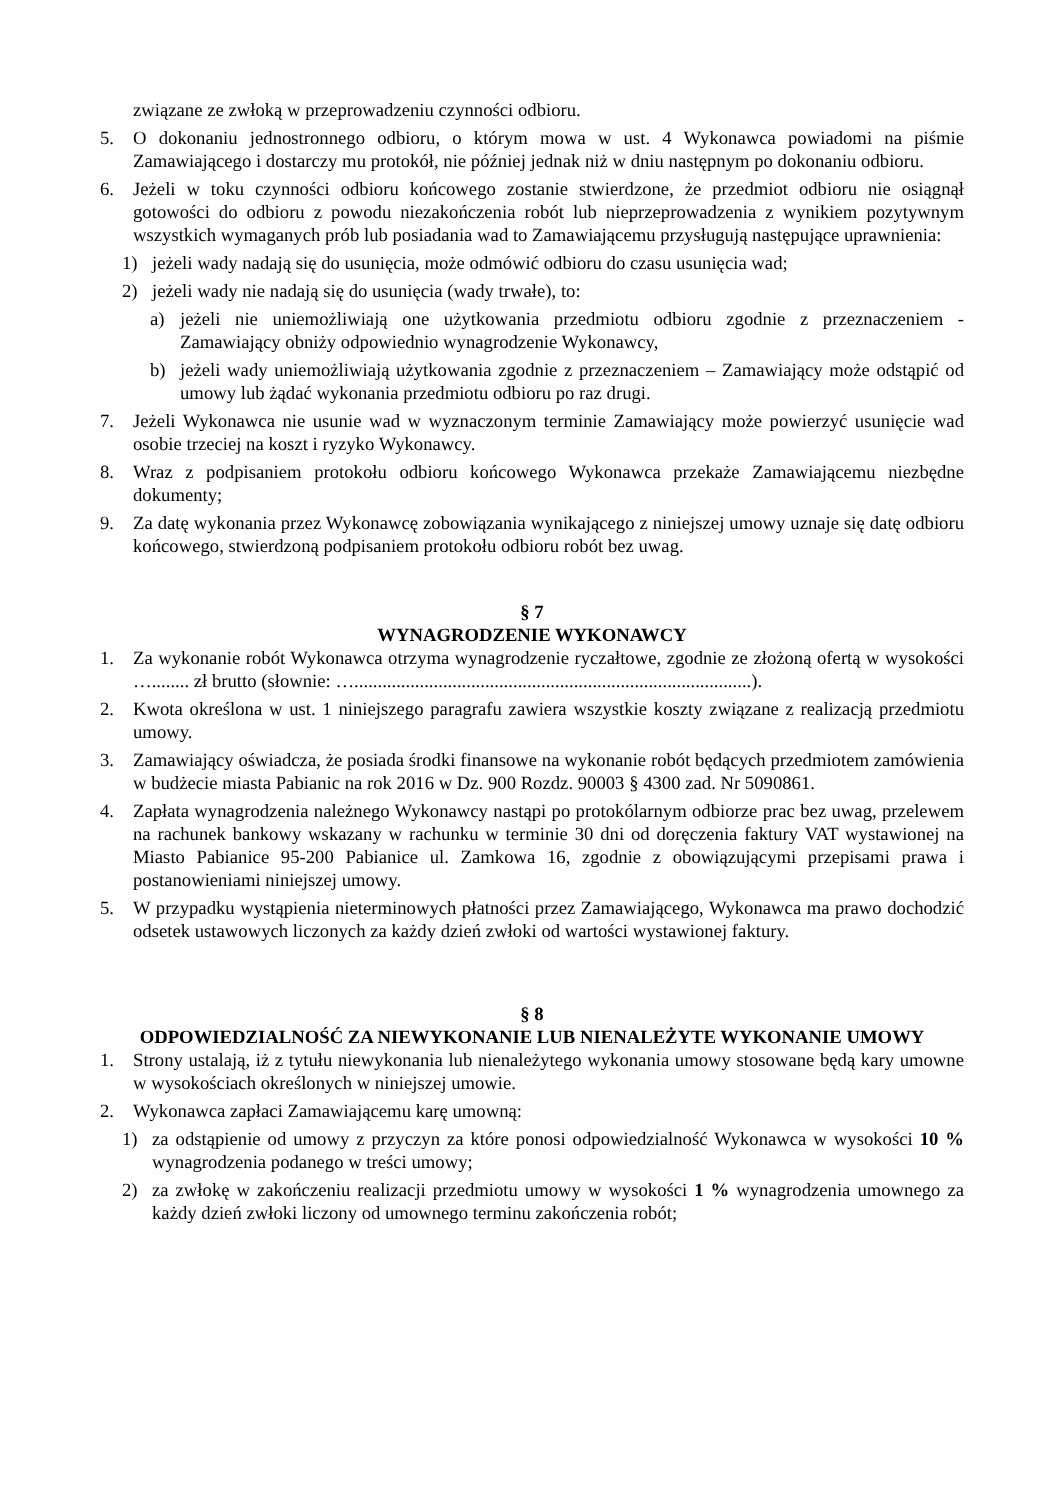związane ze zwłoką w przeprowadzeniu czynności odbioru.
5. O dokonaniu jednostronnego odbioru, o którym mowa w ust. 4 Wykonawca powiadomi na piśmie Zamawiającego i dostarczy mu protokół, nie później jednak niż w dniu następnym po dokonaniu odbioru.
6. Jeżeli w toku czynności odbioru końcowego zostanie stwierdzone, że przedmiot odbioru nie osiągnął gotowości do odbioru z powodu niezakończenia robót lub nieprzeprowadzenia z wynikiem pozytywnym wszystkich wymaganych prób lub posiadania wad to Zamawiającemu przysługują następujące uprawnienia:
1) jeżeli wady nadają się do usunięcia, może odmówić odbioru do czasu usunięcia wad;
2) jeżeli wady nie nadają się do usunięcia (wady trwałe), to:
a) jeżeli nie uniemożliwiają one użytkowania przedmiotu odbioru zgodnie z przeznaczeniem - Zamawiający obniży odpowiednio wynagrodzenie Wykonawcy,
b) jeżeli wady uniemożliwiają użytkowania zgodnie z przeznaczeniem – Zamawiający może odstąpić od umowy lub żądać wykonania przedmiotu odbioru po raz drugi.
7. Jeżeli Wykonawca nie usunie wad w wyznaczonym terminie Zamawiający może powierzyć usunięcie wad osobie trzeciej na koszt i ryzyko Wykonawcy.
8. Wraz z podpisaniem protokołu odbioru końcowego Wykonawca przekaże Zamawiającemu niezbędne dokumenty;
9. Za datę wykonania przez Wykonawcę zobowiązania wynikającego z niniejszej umowy uznaje się datę odbioru końcowego, stwierdzoną podpisaniem protokołu odbioru robót bez uwag.
§ 7
WYNAGRODZENIE WYKONAWCY
1. Za wykonanie robót Wykonawca otrzyma wynagrodzenie ryczałtowe, zgodnie ze złożoną ofertą w wysokości …........ zł brutto (słownie: ….....................................................................................).
2. Kwota określona w ust. 1 niniejszego paragrafu zawiera wszystkie koszty związane z realizacją przedmiotu umowy.
3. Zamawiający oświadcza, że posiada środki finansowe na wykonanie robót będących przedmiotem zamówienia w budżecie miasta Pabianic na rok 2016 w Dz. 900 Rozdz. 90003 § 4300 zad. Nr 5090861.
4. Zapłata wynagrodzenia należnego Wykonawcy nastąpi po protokólarnym odbiorze prac bez uwag, przelewem na rachunek bankowy wskazany w rachunku w terminie 30 dni od doręczenia faktury VAT wystawionej na Miasto Pabianice 95-200 Pabianice ul. Zamkowa 16, zgodnie z obowiązującymi przepisami prawa i postanowieniami niniejszej umowy.
5. W przypadku wystąpienia nieterminowych płatności przez Zamawiającego, Wykonawca ma prawo dochodzić odsetek ustawowych liczonych za każdy dzień zwłoki od wartości wystawionej faktury.
§ 8
ODPOWIEDZIALNOŚĆ ZA NIEWYKONANIE LUB NIENALEŻYTE WYKONANIE UMOWY
1. Strony ustalają, iż z tytułu niewykonania lub nienależytego wykonania umowy stosowane będą kary umowne w wysokościach określonych w niniejszej umowie.
2. Wykonawca zapłaci Zamawiającemu karę umowną:
1) za odstąpienie od umowy z przyczyn za które ponosi odpowiedzialność Wykonawca w wysokości 10 % wynagrodzenia podanego w treści umowy;
2) za zwłokę w zakończeniu realizacji przedmiotu umowy w wysokości 1 % wynagrodzenia umownego za każdy dzień zwłoki liczony od umownego terminu zakończenia robót;